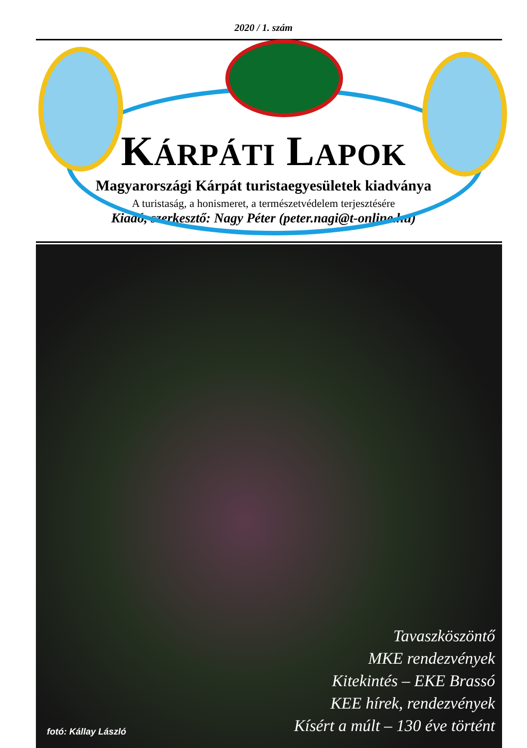2020 / 1. szám
KÁRPÁTI LAPOK
Magyarországi Kárpát turistaegyesületek kiadványa
A turistaság, a honismeret, a természetvédelem terjesztésére
Kiadó, szerkesztő: Nagy Péter (peter.nagi@t-online.hu)
Tavaszköszöntő
MKE rendezvények
Kitekintés – EKE Brassó
KEE hírek, rendezvények
Kísért a múlt – 130 éve történt
fotó: Kállay László